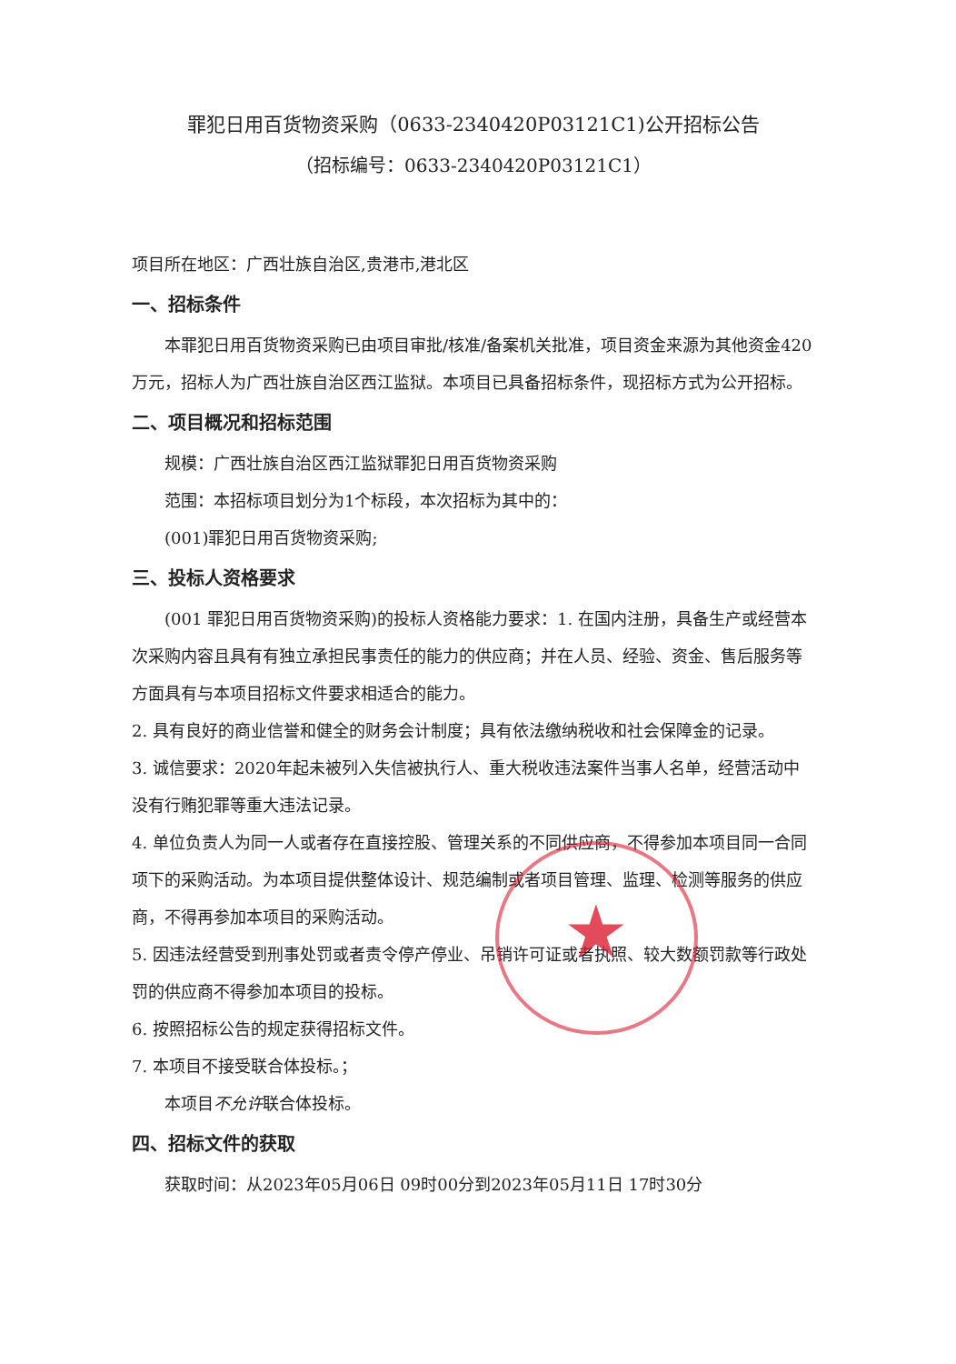罪犯日用百货物资采购（0633-2340420P03121C1)公开招标公告
（招标编号：0633-2340420P03121C1）
项目所在地区：广西壮族自治区,贵港市,港北区
一、招标条件
本罪犯日用百货物资采购已由项目审批/核准/备案机关批准，项目资金来源为其他资金420万元，招标人为广西壮族自治区西江监狱。本项目已具备招标条件，现招标方式为公开招标。
二、项目概况和招标范围
规模：广西壮族自治区西江监狱罪犯日用百货物资采购
范围：本招标项目划分为1个标段，本次招标为其中的：
(001)罪犯日用百货物资采购;
三、投标人资格要求
(001 罪犯日用百货物资采购)的投标人资格能力要求：1. 在国内注册，具备生产或经营本次采购内容且具有有独立承担民事责任的能力的供应商；并在人员、经验、资金、售后服务等方面具有与本项目招标文件要求相适合的能力。
2. 具有良好的商业信誉和健全的财务会计制度；具有依法缴纳税收和社会保障金的记录。
3. 诚信要求：2020年起未被列入失信被执行人、重大税收违法案件当事人名单，经营活动中没有行贿犯罪等重大违法记录。
4. 单位负责人为同一人或者存在直接控股、管理关系的不同供应商，不得参加本项目同一合同项下的采购活动。为本项目提供整体设计、规范编制或者项目管理、监理、检测等服务的供应商，不得再参加本项目的采购活动。
5. 因违法经营受到刑事处罚或者责令停产停业、吊销许可证或者执照、较大数额罚款等行政处罚的供应商不得参加本项目的投标。
6. 按照招标公告的规定获得招标文件。
7. 本项目不接受联合体投标。；
本项目不允许联合体投标。
四、招标文件的获取
获取时间：从2023年05月06日 09时00分到2023年05月11日 17时30分
★